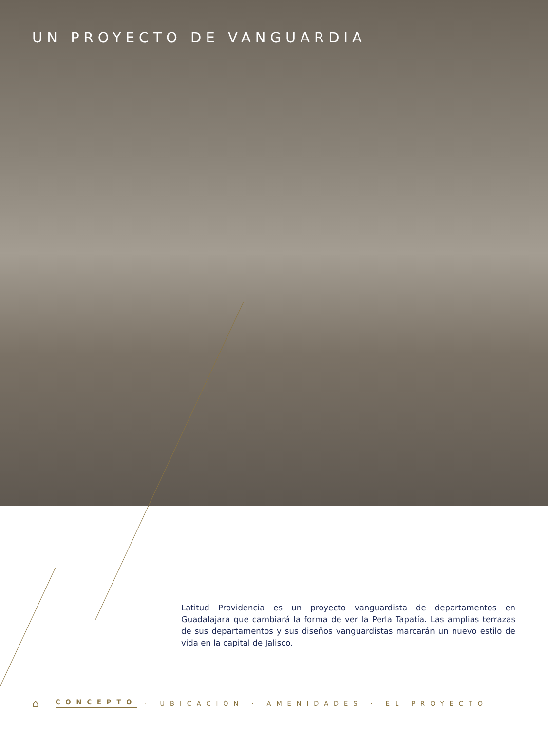UN PROYECTO DE VANGUARDIA
Latitud Providencia es un proyecto vanguardista de departamentos en Guadalajara que cambiará la forma de ver la Perla Tapatía. Las amplias terrazas de sus departamentos y sus diseños vanguardistas marcarán un nuevo estilo de vida en la capital de Jalisco.
⌂ CONCEPTO · UBICACIÓN · AMENIDADES · EL PROYECTO